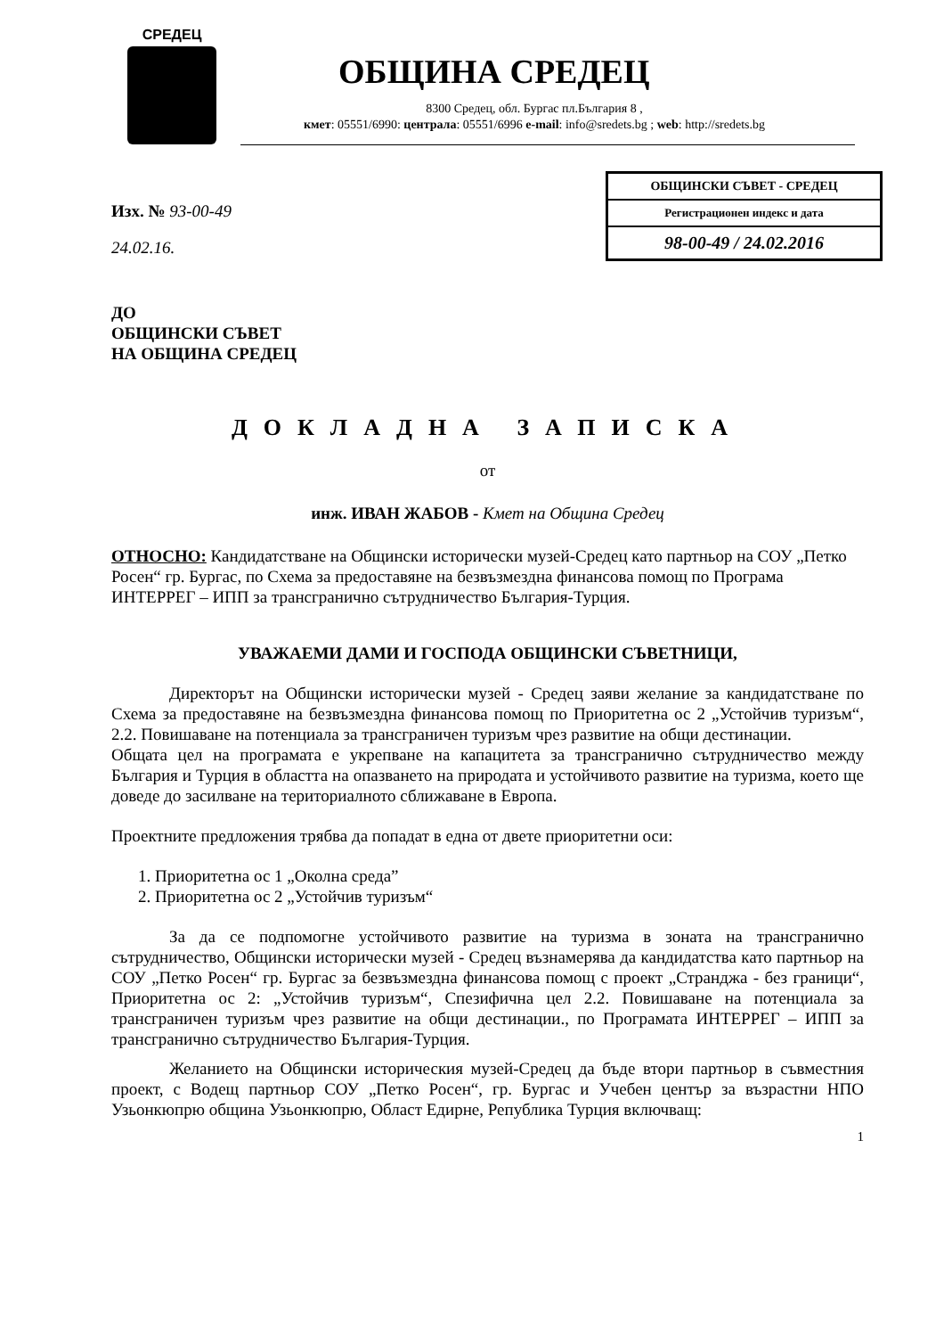СРЕДЕЦ
ОБЩИНА СРЕДЕЦ
8300 Средец, обл. Бургас пл.България 8 ,
кмет: 05551/6990: централа: 05551/6996 e-mail: info@sredets.bg ; web: http://sredets.bg
ОБЩИНСКИ СЪВЕТ - СРЕДЕЦ
Регистрационен индекс и дата
98-00-49 / 24.02.2016
Изх. № 93-00-49
24.02.16.
ДО
ОБЩИНСКИ СЪВЕТ
НА ОБЩИНА СРЕДЕЦ
ДОКЛАДНА ЗАПИСКА
от
инж. ИВАН ЖАБОВ - Кмет на Община Средец
ОТНОСНО: Кандидатстване на Общински исторически музей-Средец като партньор на СОУ „Петко Росен“ гр. Бургас, по Схема за предоставяне на безвъзмездна финансова помощ по Програма ИНТЕРРЕГ – ИПП за трансгранично сътрудничество България-Турция.
УВАЖАЕМИ ДАМИ И ГОСПОДА ОБЩИНСКИ СЪВЕТНИЦИ,
Директорът на Общински исторически музей - Средец заяви желание за кандидатстване по Схема за предоставяне на безвъзмездна финансова помощ по Приоритетна ос 2 „Устойчив туризъм“, 2.2. Повишаване на потенциала за трансграничен туризъм чрез развитие на общи дестинации.
Общата цел на програмата е укрепване на капацитета за трансгранично сътрудничество между България и Турция в областта на опазването на природата и устойчивото развитие на туризма, което ще доведе до засилване на териториалното сближаване в Европа.
Проектните предложения трябва да попадат в една от двете приоритетни оси:
1. Приоритетна ос 1 „Околна среда”
2. Приоритетна ос 2 „Устойчив туризъм“
За да се подпомогне устойчивото развитие на туризма в зоната на трансгранично сътрудничество, Общински исторически музей - Средец възнамерява да кандидатства като партньор на СОУ „Петко Росен“ гр. Бургас за безвъзмездна финансова помощ с проект „Странджа - без граници“, Приоритетна ос 2: „Устойчив туризъм“, Спезифична цел 2.2. Повишаване на потенциала за трансграничен туризъм чрез развитие на общи дестинации., по Програмата ИНТЕРРЕГ – ИПП за трансгранично сътрудничество България-Турция.
Желанието на Общински историческия музей-Средец да бъде втори партньор в съвместния проект, с Водещ партньор СОУ „Петко Росен“, гр. Бургас и Учебен център за възрастни НПО Узьонкюпрю община Узьонкюпрю, Област Едирне, Република Турция включващ:
1